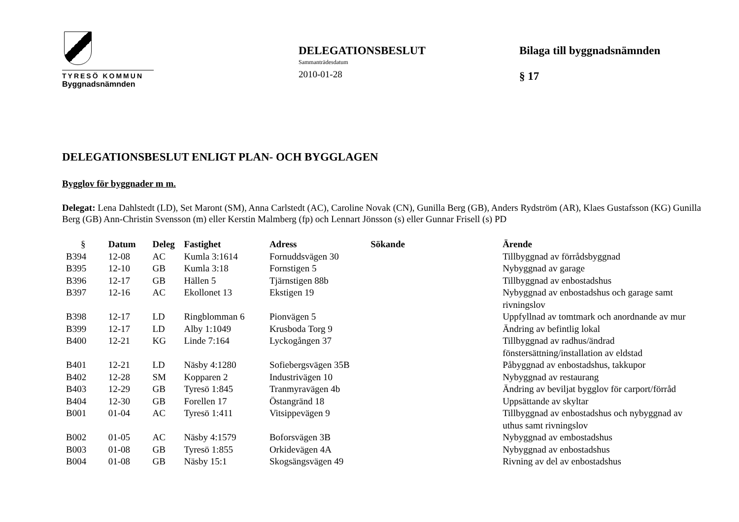TYRESÖ KOMMUN
Byggnadsnämnden
DELEGATIONSBESLUT
Sammanträdesdatum
2010-01-28
Bilaga till byggnadsnämnden
§ 17
DELEGATIONSBESLUT ENLIGT PLAN- OCH BYGGLAGEN
Bygglov för byggnader m m.
Delegat: Lena Dahlstedt (LD), Set Maront (SM), Anna Carlstedt (AC), Caroline Novak (CN), Gunilla Berg (GB), Anders Rydström (AR), Klaes Gustafsson (KG) Gunilla Berg (GB) Ann-Christin Svensson (m) eller Kerstin Malmberg (fp) och Lennart Jönsson (s) eller Gunnar Frisell (s) PD
| § | Datum | Deleg | Fastighet | Adress | Sökande | Ärende |
| --- | --- | --- | --- | --- | --- | --- |
| B394 | 12-08 | AC | Kumla 3:1614 | Fornuddsvägen 30 | | Tillbyggnad av förrådsbyggnad |
| B395 | 12-10 | GB | Kumla 3:18 | Fornstigen 5 | | Nybyggnad av garage |
| B396 | 12-17 | GB | Hällen 5 | Tjärnstigen 88b | | Tillbyggnad av enbostadshus |
| B397 | 12-16 | AC | Ekollonet 13 | Ekstigen 19 | | Nybyggnad av enbostadshus och garage samt rivningslov |
| B398 | 12-17 | LD | Ringblomman 6 | Pionvägen 5 | | Uppfyllnad av tomtmark och anordnande av mur |
| B399 | 12-17 | LD | Alby 1:1049 | Krusboda Torg 9 | | Ändring av befintlig lokal |
| B400 | 12-21 | KG | Linde 7:164 | Lyckogången 37 | | Tillbyggnad av radhus/ändrad fönstersättning/installation av eldstad |
| B401 | 12-21 | LD | Näsby 4:1280 | Sofiebergsvägen 35B | | Påbyggnad av enbostadshus, takkupor |
| B402 | 12-28 | SM | Kopparen 2 | Industrivägen 10 | | Nybyggnad av restaurang |
| B403 | 12-29 | GB | Tyresö 1:845 | Tranmyravägen 4b | | Ändring av beviljat bygglov för carport/förråd |
| B404 | 12-30 | GB | Forellen 17 | Östangränd 18 | | Uppsättande av skyltar |
| B001 | 01-04 | AC | Tyresö 1:411 | Vitsippevägen 9 | | Tillbyggnad av enbostadshus och nybyggnad av uthus samt rivningslov |
| B002 | 01-05 | AC | Näsby 4:1579 | Boforsvägen 3B | | Nybyggnad av embostadshus |
| B003 | 01-08 | GB | Tyresö 1:855 | Orkidevägen 4A | | Nybyggnad av enbostadshus |
| B004 | 01-08 | GB | Näsby 15:1 | Skogsängsvägen 49 | | Rivning av del av enbostadshus |